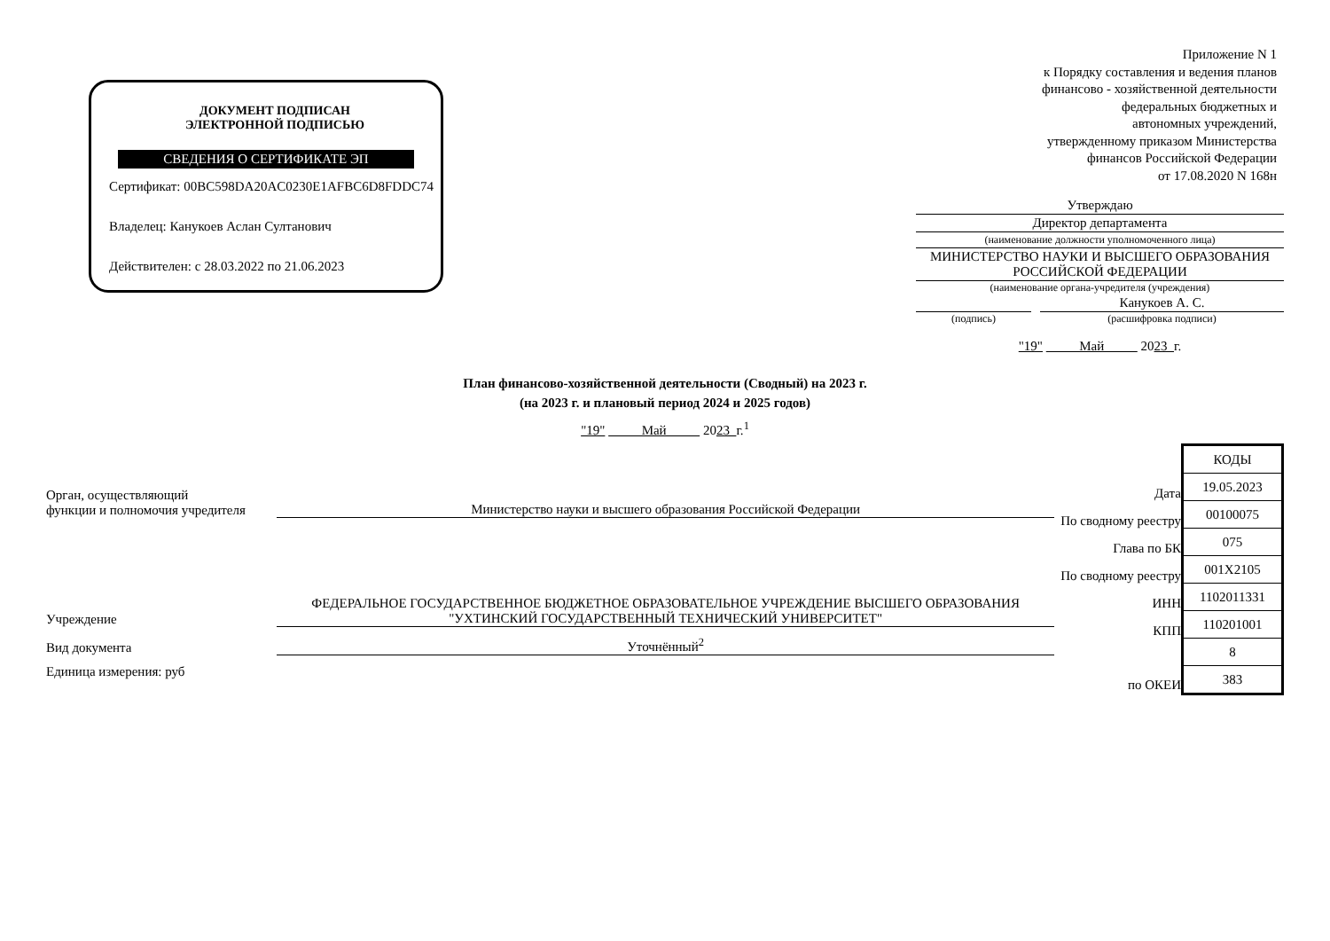ДОКУМЕНТ ПОДПИСАН
ЭЛЕКТРОННОЙ ПОДПИСЬЮ
СВЕДЕНИЯ О СЕРТИФИКАТЕ ЭП
Сертификат: 00BC598DA20AC0230E1AFBC6D8FDDC74
Владелец: Канукоев Аслан Султанович
Действителен: с 28.03.2022 по 21.06.2023
Приложение N 1
к Порядку составления и ведения планов
финансово - хозяйственной деятельности
федеральных бюджетных и
автономных учреждений,
утвержденному приказом Министерства
финансов Российской Федерации
от 17.08.2020 N 168н
Утверждаю
Директор департамента
(наименование должности уполномоченного лица)
МИНИСТЕРСТВО НАУКИ И ВЫСШЕГО ОБРАЗОВАНИЯ РОССИЙСКОЙ ФЕДЕРАЦИИ
(наименование органа-учредителя (учреждения)
Канукоев А. С.
(подпись) (расшифровка подписи)
"19" Май 2023 г.
План финансово-хозяйственной деятельности (Сводный) на 2023 г.
(на 2023 г. и плановый период 2024 и 2025 годов)
"19" Май 2023 г.<sup>1</sup>
Орган, осуществляющий
функции и полномочия учредителя
Министерство науки и высшего образования Российской Федерации
Учреждение
ФЕДЕРАЛЬНОЕ ГОСУДАРСТВЕННОЕ БЮДЖЕТНОЕ ОБРАЗОВАТЕЛЬНОЕ УЧРЕЖДЕНИЕ ВЫСШЕГО ОБРАЗОВАНИЯ "УХТИНСКИЙ ГОСУДАРСТВЕННЫЙ ТЕХНИЧЕСКИЙ УНИВЕРСИТЕТ"
Вид документа
Уточнённый<sup>2</sup>
Единица измерения: руб
| | КОДЫ |
| Дата | 19.05.2023 |
| По сводному реестру | 00100075 |
| Глава по БК | 075 |
| По сводному реестру | 001X2105 |
| ИНН | 1102011331 |
| КПП | 110201001 |
| | 8 |
| по ОКЕИ | 383 |